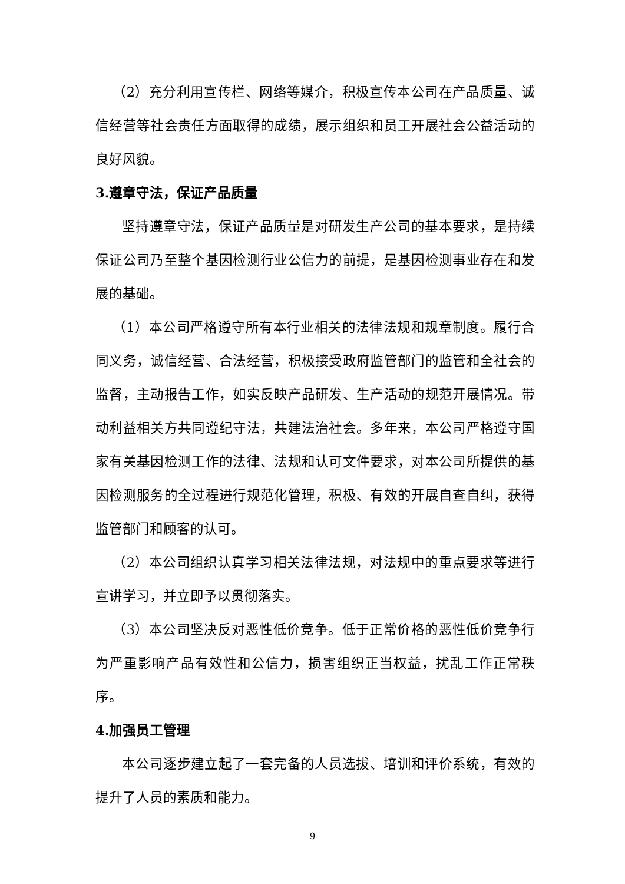（2）充分利用宣传栏、网络等媒介，积极宣传本公司在产品质量、诚信经营等社会责任方面取得的成绩，展示组织和员工开展社会公益活动的良好风貌。
3.遵章守法，保证产品质量
坚持遵章守法，保证产品质量是对研发生产公司的基本要求，是持续保证公司乃至整个基因检测行业公信力的前提，是基因检测事业存在和发展的基础。
（1）本公司严格遵守所有本行业相关的法律法规和规章制度。履行合同义务，诚信经营、合法经营，积极接受政府监管部门的监管和全社会的监督，主动报告工作，如实反映产品研发、生产活动的规范开展情况。带动利益相关方共同遵纪守法，共建法治社会。多年来，本公司严格遵守国家有关基因检测工作的法律、法规和认可文件要求，对本公司所提供的基因检测服务的全过程进行规范化管理，积极、有效的开展自查自纠，获得监管部门和顾客的认可。
（2）本公司组织认真学习相关法律法规，对法规中的重点要求等进行宣讲学习，并立即予以贯彻落实。
（3）本公司坚决反对恶性低价竞争。低于正常价格的恶性低价竞争行为严重影响产品有效性和公信力，损害组织正当权益，扰乱工作正常秩序。
4.加强员工管理
本公司逐步建立起了一套完备的人员选拔、培训和评价系统，有效的提升了人员的素质和能力。
9